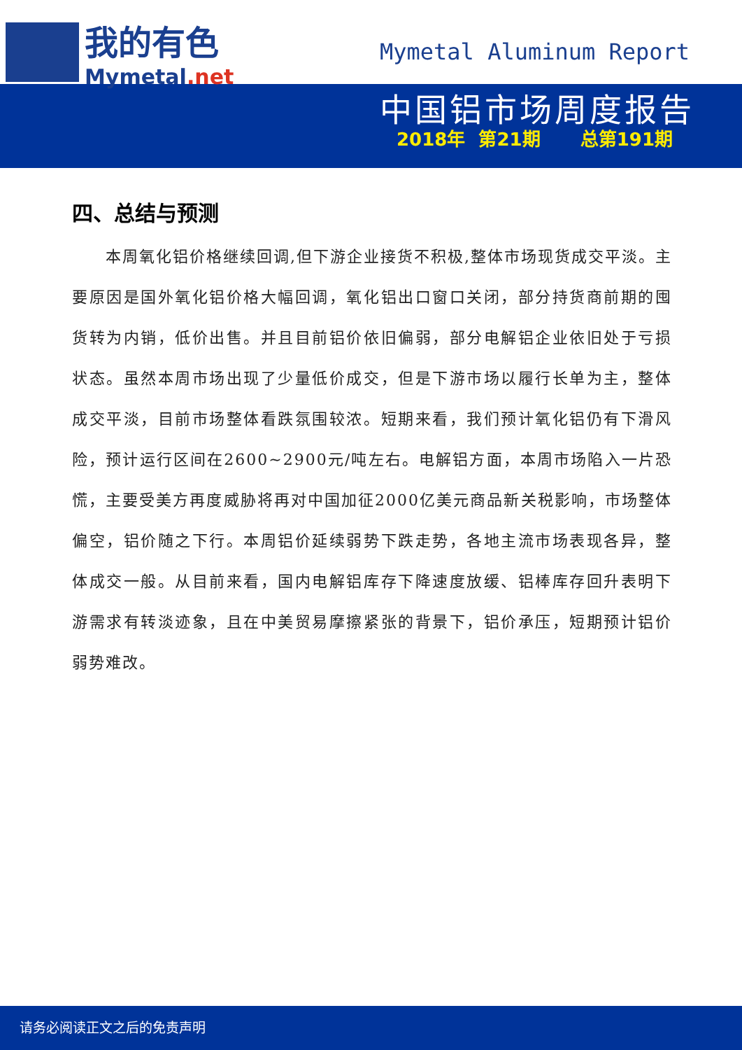我的有色
Mymetal.net
Mymetal Aluminum Report
中国铝市场周度报告
2018年 第21期 总第191期
四、总结与预测
本周氧化铝价格继续回调,但下游企业接货不积极,整体市场现货成交平淡。主要原因是国外氧化铝价格大幅回调，氧化铝出口窗口关闭，部分持货商前期的囤货转为内销，低价出售。并且目前铝价依旧偏弱，部分电解铝企业依旧处于亏损状态。虽然本周市场出现了少量低价成交，但是下游市场以履行长单为主，整体成交平淡，目前市场整体看跌氛围较浓。短期来看，我们预计氧化铝仍有下滑风险，预计运行区间在2600~2900元/吨左右。电解铝方面，本周市场陷入一片恐慌，主要受美方再度威胁将再对中国加征2000亿美元商品新关税影响，市场整体偏空，铝价随之下行。本周铝价延续弱势下跌走势，各地主流市场表现各异，整体成交一般。从目前来看，国内电解铝库存下降速度放缓、铝棒库存回升表明下游需求有转淡迹象，且在中美贸易摩擦紧张的背景下，铝价承压，短期预计铝价弱势难改。
请务必阅读正文之后的免责声明